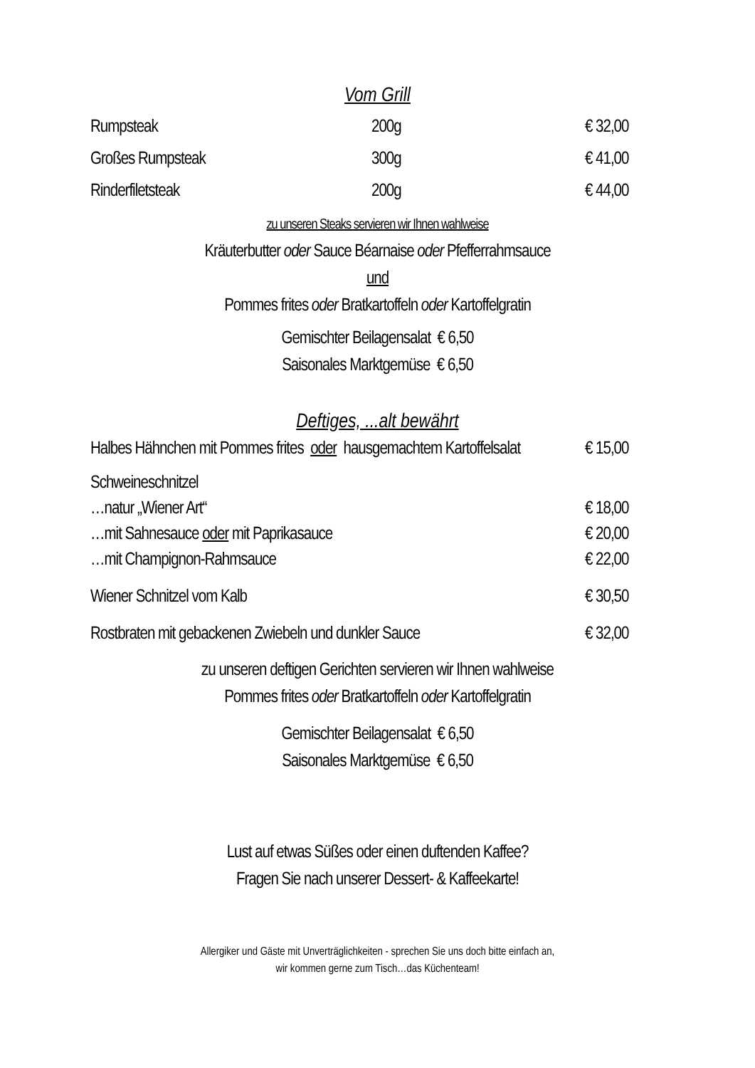Vom Grill
Rumpsteak 200g € 32,00
Großes Rumpsteak 300g € 41,00
Rinderfiletsteak 200g € 44,00
zu unseren Steaks servieren wir Ihnen wahlweise
Kräuterbutter oder Sauce Béarnaise oder Pfefferrahmsauce
und
Pommes frites oder Bratkartoffeln oder Kartoffelgratin
Gemischter Beilagensalat € 6,50
Saisonales Marktgemüse € 6,50
Deftiges, ...alt bewährt
Halbes Hähnchen mit Pommes frites oder hausgemachtem Kartoffelsalat € 15,00
Schweineschnitzel
…natur „Wiener Art“€ 18,00
…mit Sahnesauce oder mit Paprikasauce € 20,00
…mit Champignon-Rahmsauce € 22,00
Wiener Schnitzel vom Kalb € 30,50
Rostbraten mit gebackenen Zwiebeln und dunkler Sauce € 32,00
zu unseren deftigen Gerichten servieren wir Ihnen wahlweise
Pommes frites oder Bratkartoffeln oder Kartoffelgratin
Gemischter Beilagensalat € 6,50
Saisonales Marktgemüse € 6,50
Lust auf etwas Süßes oder einen duftenden Kaffee?
Fragen Sie nach unserer Dessert- & Kaffeekarte!
Allergiker und Gäste mit Unverträglichkeiten - sprechen Sie uns doch bitte einfach an,
wir kommen gerne zum Tisch…das Küchenteam!